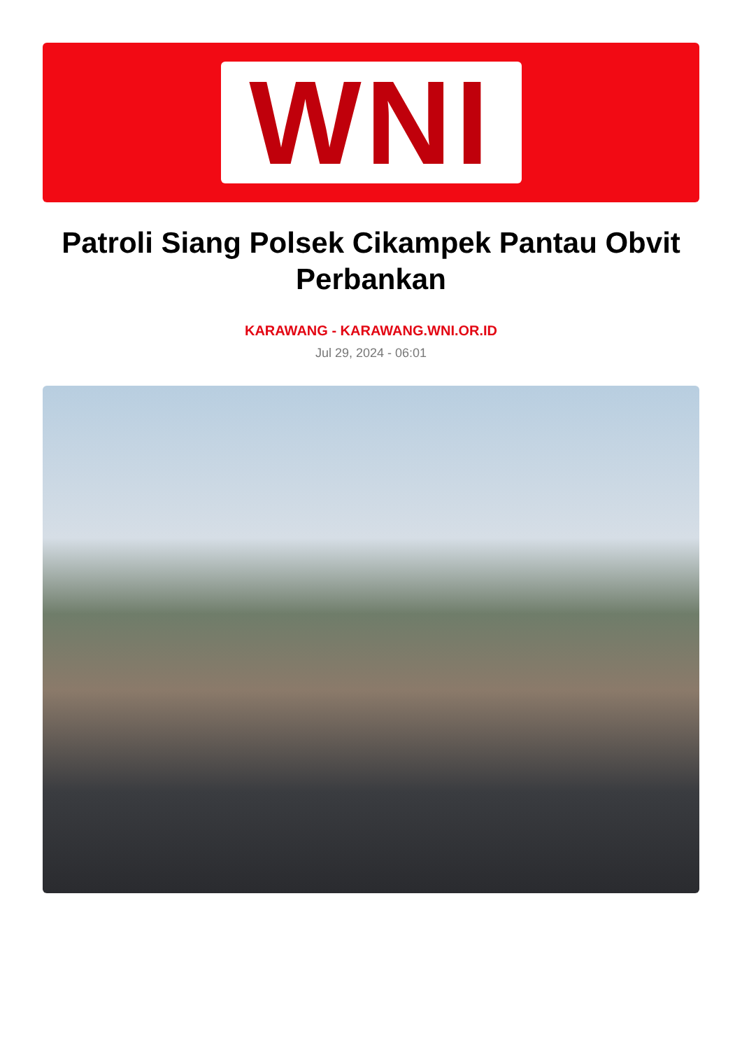WNI
Patroli Siang Polsek Cikampek Pantau Obvit Perbankan
KARAWANG - KARAWANG.WNI.OR.ID
Jul 29, 2024 - 06:01